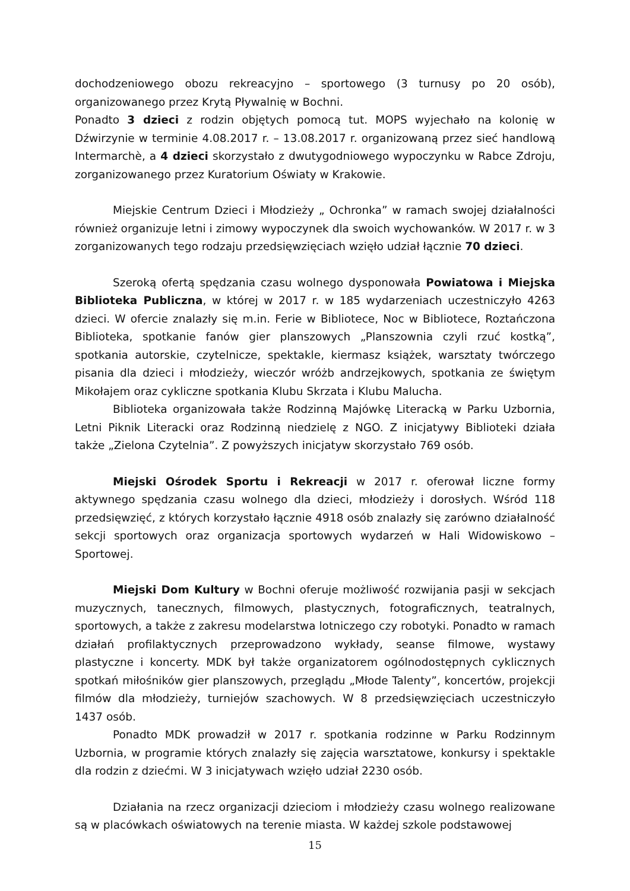dochodzeniowego obozu rekreacyjno – sportowego (3 turnusy po 20 osób), organizowanego przez Krytą Pływalnię w Bochni.
Ponadto 3 dzieci z rodzin objętych pomocą tut. MOPS wyjechało na kolonię w Dźwirzynie w terminie 4.08.2017 r. – 13.08.2017 r. organizowaną przez sieć handlową Intermarchè, a 4 dzieci skorzystało z dwutygodniowego wypoczynku w Rabce Zdroju, zorganizowanego przez Kuratorium Oświaty w Krakowie.
Miejskie Centrum Dzieci i Młodzieży „ Ochronka” w ramach swojej działalności również organizuje letni i zimowy wypoczynek dla swoich wychowanków. W 2017 r. w 3 zorganizowanych tego rodzaju przedsięwzięciach wzięło udział łącznie 70 dzieci.
Szeroką ofertą spędzania czasu wolnego dysponowała Powiatowa i Miejska Biblioteka Publiczna, w której w 2017 r. w 185 wydarzeniach uczestniczyło 4263 dzieci. W ofercie znalazły się m.in. Ferie w Bibliotece, Noc w Bibliotece, Roztańczona Biblioteka, spotkanie fanów gier planszowych „Planszownia czyli rzuć kostką”, spotkania autorskie, czytelnicze, spektakle, kiermasz książek, warsztaty twórczego pisania dla dzieci i młodzieży, wieczór wróżb andrzejkowych, spotkania ze świętym Mikołajem oraz cykliczne spotkania Klubu Skrzata i Klubu Malucha.
Biblioteka organizowała także Rodzinną Majówkę Literacką w Parku Uzbornia, Letni Piknik Literacki oraz Rodzinną niedzielę z NGO. Z inicjatywy Biblioteki działa także „Zielona Czytelnia”. Z powyższych inicjatyw skorzystało 769 osób.
Miejski Ośrodek Sportu i Rekreacji w 2017 r. oferował liczne formy aktywnego spędzania czasu wolnego dla dzieci, młodzieży i dorosłych. Wśród 118 przedsięwzięć, z których korzystało łącznie 4918 osób znalazły się zarówno działalność sekcji sportowych oraz organizacja sportowych wydarzeń w Hali Widowiskowo – Sportowej.
Miejski Dom Kultury w Bochni oferuje możliwość rozwijania pasji w sekcjach muzycznych, tanecznych, filmowych, plastycznych, fotograficznych, teatralnych, sportowych, a także z zakresu modelarstwa lotniczego czy robotyki. Ponadto w ramach działań profilaktycznych przeprowadzono wykłady, seanse filmowe, wystawy plastyczne i koncerty. MDK był także organizatorem ogólnodostępnych cyklicznych spotkań miłośników gier planszowych, przeglądu „Młode Talenty”, koncertów, projekcji filmów dla młodzieży, turniejów szachowych. W 8 przedsięwzięciach uczestniczyło 1437 osób.
Ponadto MDK prowadził w 2017 r. spotkania rodzinne w Parku Rodzinnym Uzbornia, w programie których znalazły się zajęcia warsztatowe, konkursy i spektakle dla rodzin z dziećmi. W 3 inicjatywach wzięło udział 2230 osób.
Działania na rzecz organizacji dzieciom i młodzieży czasu wolnego realizowane są w placówkach oświatowych na terenie miasta. W każdej szkole podstawowej
15